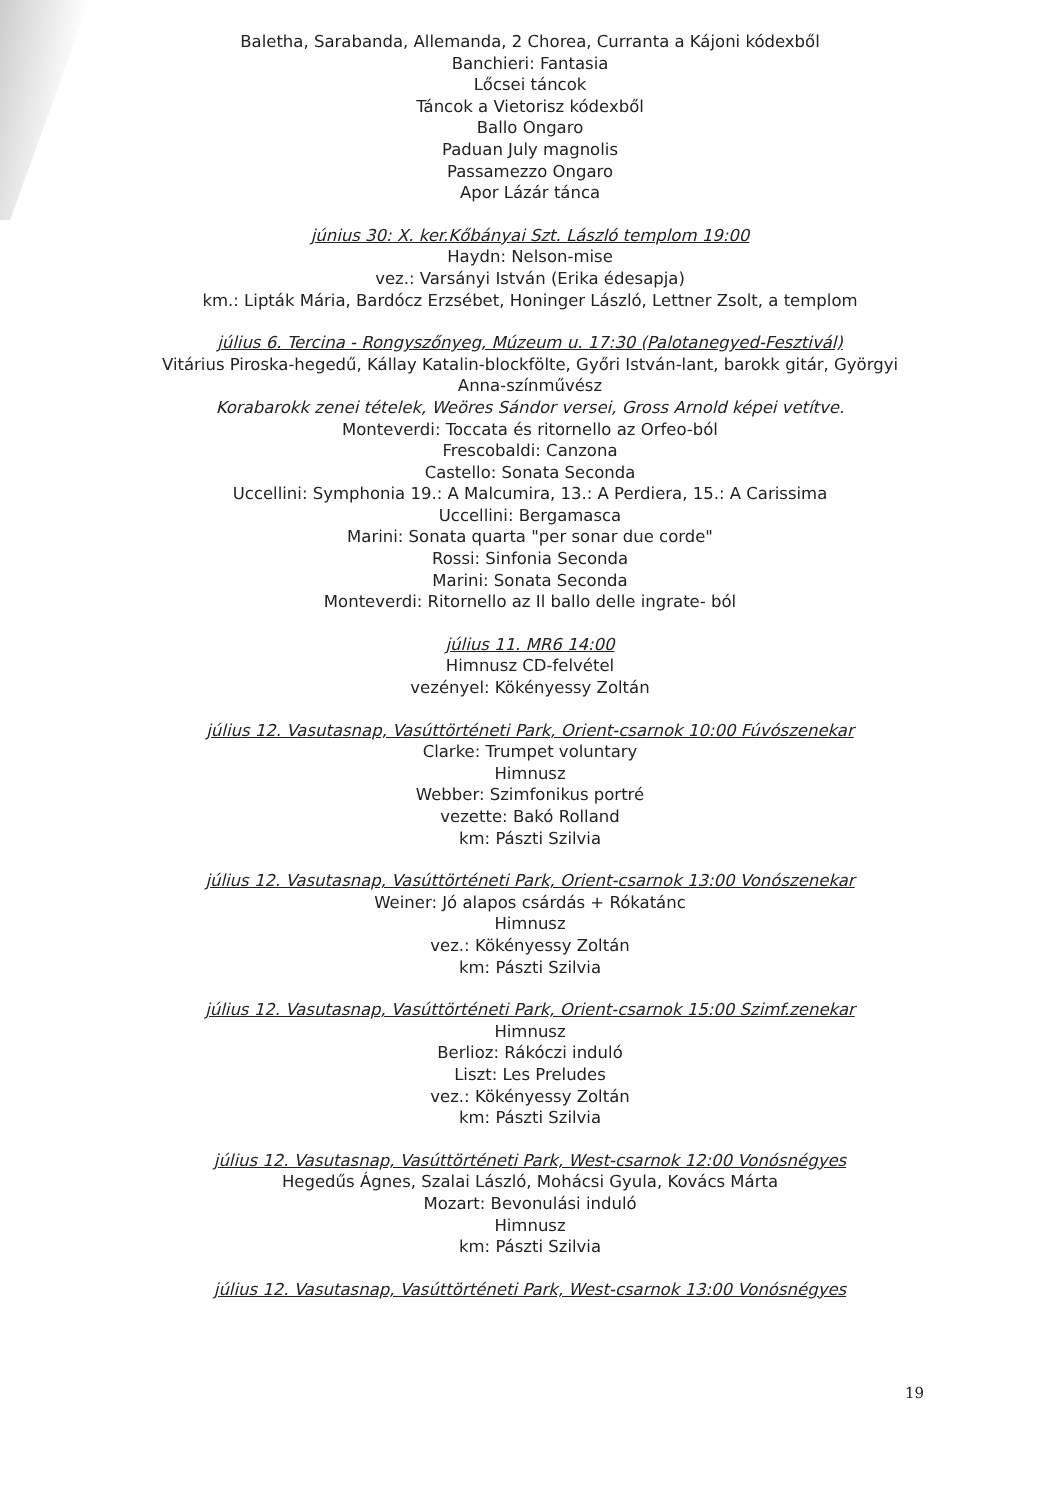Baletha, Sarabanda, Allemanda, 2 Chorea, Curranta a Kájoni kódexből
Banchieri: Fantasia
Lőcsei táncok
Táncok a Vietorisz kódexből
Ballo Ongaro
Paduan July magnolis
Passamezzo Ongaro
Apor Lázár tánca
június 30: X. ker.Kőbányai Szt. László templom 19:00
Haydn: Nelson-mise
vez.: Varsányi István (Erika édesapja)
km.: Lipták Mária, Bardócz Erzsébet, Honinger László, Lettner Zsolt, a templom
július 6. Tercina - Rongyszőnyeg, Múzeum u. 17:30 (Palotanegyed-Fesztivál)
Vitárius Piroska-hegedű, Kállay Katalin-blockfölte, Győri István-lant, barokk gitár, Györgyi Anna-színművész
Korabarokk zenei tételek, Weöres Sándor versei, Gross Arnold képei vetítve.
Monteverdi: Toccata és ritornello az Orfeo-ból
Frescobaldi: Canzona
Castello: Sonata Seconda
Uccellini: Symphonia 19.: A Malcumira, 13.: A Perdiera, 15.: A Carissima
Uccellini: Bergamasca
Marini: Sonata quarta "per sonar due corde"
Rossi: Sinfonia Seconda
Marini: Sonata Seconda
Monteverdi: Ritornello az Il ballo delle ingrate- ból
július 11. MR6 14:00
Himnusz CD-felvétel
vezényel: Kökényessy Zoltán
július 12. Vasutasnap, Vasúttörténeti Park, Orient-csarnok 10:00 Fúvószenekar
Clarke: Trumpet voluntary
Himnusz
Webber: Szimfonikus portré
vezette: Bakó Rolland
km: Pászti Szilvia
július 12. Vasutasnap, Vasúttörténeti Park, Orient-csarnok 13:00 Vonószenekar
Weiner: Jó alapos csárdás + Rókatánc
Himnusz
vez.: Kökényessy Zoltán
km: Pászti Szilvia
július 12. Vasutasnap, Vasúttörténeti Park, Orient-csarnok 15:00 Szimf.zenekar
Himnusz
Berlioz: Rákóczi induló
Liszt: Les Preludes
vez.: Kökényessy Zoltán
km: Pászti Szilvia
július 12. Vasutasnap, Vasúttörténeti Park, West-csarnok 12:00 Vonósnégyes
Hegedűs Ágnes, Szalai László, Mohácsi Gyula, Kovács Márta
Mozart: Bevonulási induló
Himnusz
km: Pászti Szilvia
július 12. Vasutasnap, Vasúttörténeti Park, West-csarnok 13:00 Vonósnégyes
19